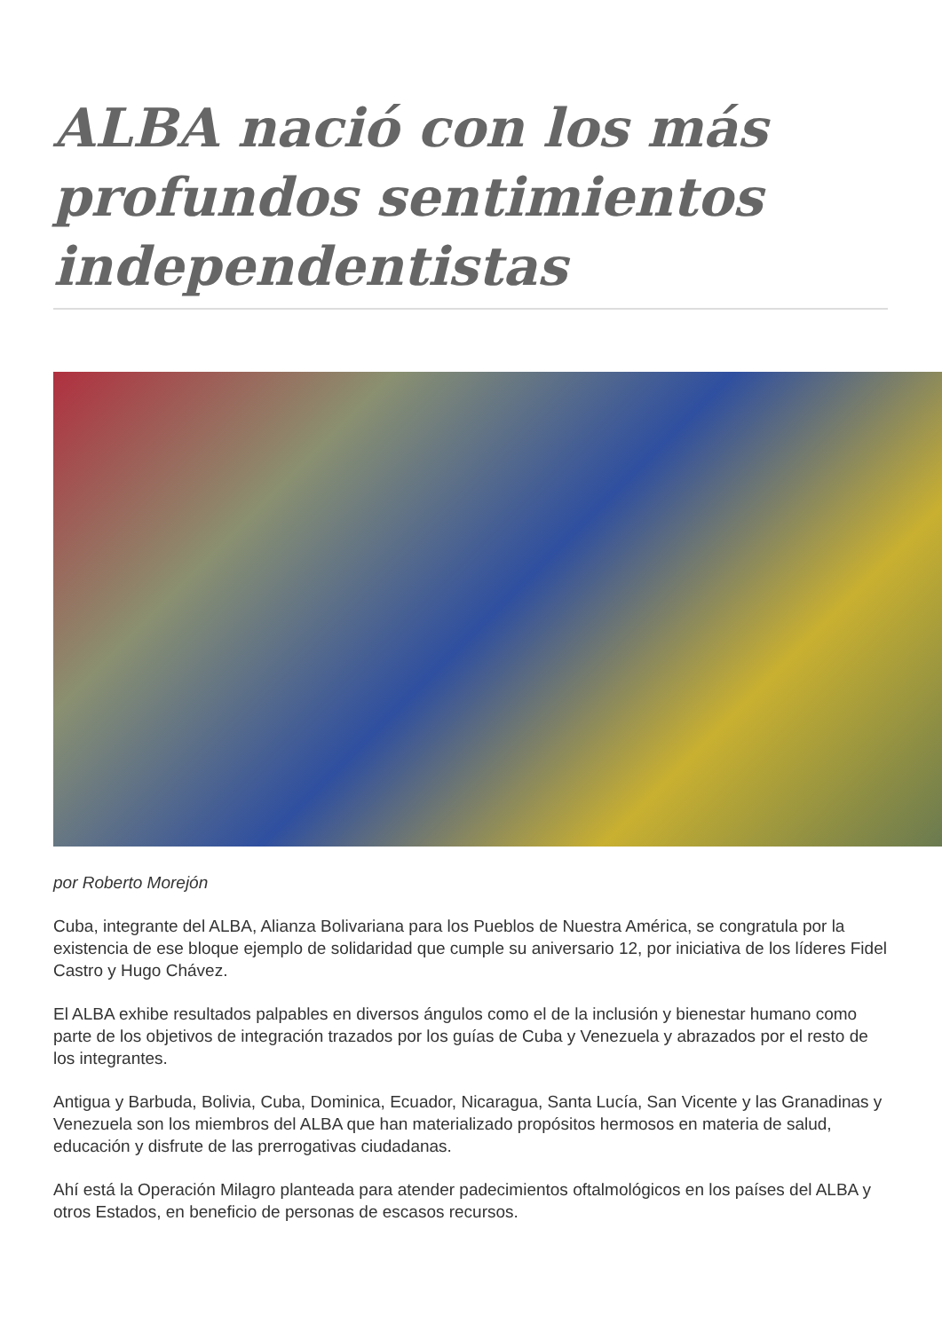ALBA nació con los más profundos sentimientos independentistas
por Roberto Morejón
Cuba, integrante del ALBA, Alianza Bolivariana para los Pueblos de Nuestra América, se congratula por la existencia de ese bloque ejemplo de solidaridad que cumple su aniversario 12, por iniciativa de los líderes Fidel Castro y Hugo Chávez.
El ALBA exhibe resultados palpables en diversos ángulos como el de la inclusión y bienestar humano como parte de los objetivos de integración trazados por los guías de Cuba y Venezuela y abrazados por el resto de los integrantes.
Antigua y Barbuda, Bolivia, Cuba, Dominica, Ecuador, Nicaragua, Santa Lucía, San Vicente y las Granadinas y Venezuela son los miembros del ALBA que han materializado propósitos hermosos en materia de salud, educación y disfrute de las prerrogativas ciudadanas.
Ahí está la Operación Milagro planteada para atender padecimientos oftalmológicos en los países del ALBA y otros Estados, en beneficio de personas de escasos recursos.